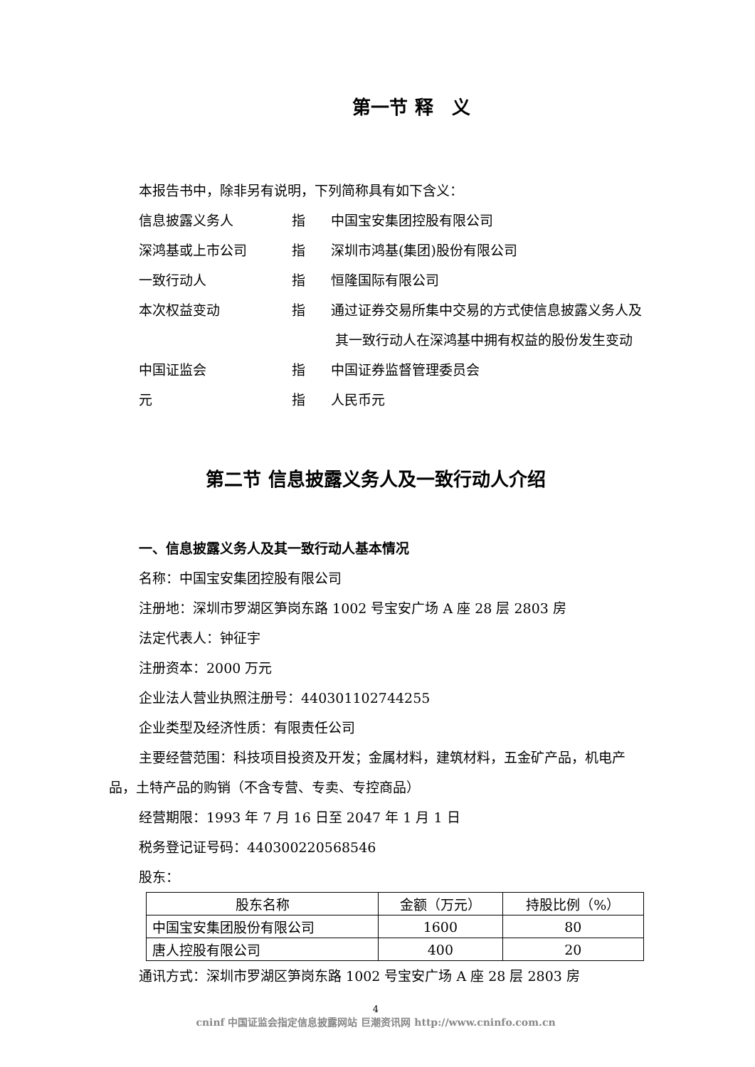第一节 释　义
本报告书中，除非另有说明，下列简称具有如下含义：
信息披露义务人 指 中国宝安集团控股有限公司
深鸿基或上市公司 指 深圳市鸿基(集团)股份有限公司
一致行动人 指 恒隆国际有限公司
本次权益变动 指 通过证券交易所集中交易的方式使信息披露义务人及
其一致行动人在深鸿基中拥有权益的股份发生变动
中国证监会 指 中国证券监督管理委员会
元 指 人民币元
第二节 信息披露义务人及一致行动人介绍
一、信息披露义务人及其一致行动人基本情况
名称：中国宝安集团控股有限公司
注册地：深圳市罗湖区笋岗东路 1002 号宝安广场 A 座 28 层 2803 房
法定代表人：钟征宇
注册资本：2000 万元
企业法人营业执照注册号：440301102744255
企业类型及经济性质：有限责任公司
主要经营范围：科技项目投资及开发；金属材料，建筑材料，五金矿产品，机电产
品，土特产品的购销（不含专营、专卖、专控商品）
经营期限：1993 年 7 月 16 日至 2047 年 1 月 1 日
税务登记证号码：440300220568546
股东：
| 股东名称 | 金额（万元） | 持股比例（%） |
| --- | --- | --- |
| 中国宝安集团股份有限公司 | 1600 | 80 |
| 唐人控股有限公司 | 400 | 20 |
通讯方式：深圳市罗湖区笋岗东路 1002 号宝安广场 A 座 28 层 2803 房
4
cninf 中国证监会指定信息披露网站 巨潮资讯网 http://www.cninfo.com.cn